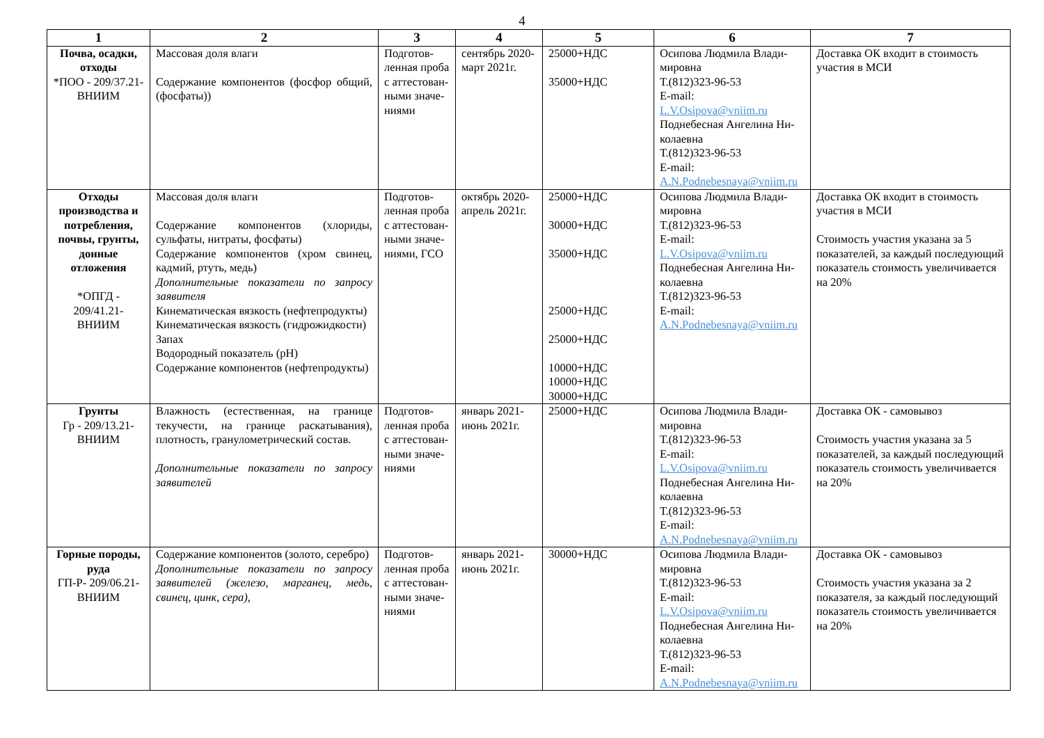4
| 1 | 2 | 3 | 4 | 5 | 6 | 7 |
| --- | --- | --- | --- | --- | --- | --- |
| Почва, осадки, отходы *ПОО - 209/37.21-ВНИИМ | Массовая доля влаги Содержание компонентов (фосфор общий, (фосфаты)) | Подготов-ленная проба с аттестован-ными значе-ниями | сентябрь 2020-март 2021г. | 25000+НДС 35000+НДС | Осипова Людмила Влади-мировна Т.(812)323-96-53 E-mail: L.V.Osipova@vniim.ru Поднебесная Ангелина Ни-колаевна Т.(812)323-96-53 E-mail: A.N.Podnebesnaya@vniim.ru | Доставка ОК входит в стоимость участия в МСИ |
| Отходы производства и потребления, почвы, грунты, донные отложения *ОПГД - 209/41.21-ВНИИМ | Массовая доля влаги Содержание компонентов (хлориды, сульфаты, нитраты, фосфаты) Содержание компонентов (хром свинец, кадмий, ртуть, медь) Дополнительные показатели по запросу заявителя Кинематическая вязкость (нефтепродукты) Кинематическая вязкость (гидрожидкости) Запах Водородный показатель (pH) Содержание компонентов (нефтепродукты) | Подготов-ленная проба с аттестован-ными значе-ниями, ГСО | октябрь 2020-апрель 2021г. | 25000+НДС 30000+НДС 35000+НДС 25000+НДС 25000+НДС 10000+НДС 10000+НДС 30000+НДС | Осипова Людмила Влади-мировна Т.(812)323-96-53 E-mail: L.V.Osipova@vniim.ru Поднебесная Ангелина Ни-колаевна Т.(812)323-96-53 E-mail: A.N.Podnebesnaya@vniim.ru | Доставка ОК входит в стоимость участия в МСИ Стоимость участия указана за 5 показателей, за каждый последующий показатель стоимость увеличивается на 20% |
| Грунты Гр - 209/13.21-ВНИИМ | Влажность (естественная, на границе текучести, на границе раскатывания), плотность, гранулометрический состав. Дополнительные показатели по запросу заявителей | Подготов-ленная проба с аттестован-ными значе-ниями | январь 2021-июнь 2021г. | 25000+НДС | Осипова Людмила Влади-мировна Т.(812)323-96-53 E-mail: L.V.Osipova@vniim.ru Поднебесная Ангелина Ни-колаевна Т.(812)323-96-53 E-mail: A.N.Podnebesnaya@vniim.ru | Доставка ОК - самовывоз Стоимость участия указана за 5 показателей, за каждый последующий показатель стоимость увеличивается на 20% |
| Горные породы, руда ГП-Р- 209/06.21-ВНИИМ | Содержание компонентов (золото, серебро) Дополнительные показатели по запросу заявителей (железо, марганец, медь, свинец, цинк, сера), | Подготов-ленная проба с аттестован-ными значе-ниями | январь 2021-июнь 2021г. | 30000+НДС | Осипова Людмила Влади-мировна Т.(812)323-96-53 E-mail: L.V.Osipova@vniim.ru Поднебесная Ангелина Ни-колаевна Т.(812)323-96-53 E-mail: A.N.Podnebesnaya@vniim.ru | Доставка ОК - самовывоз Стоимость участия указана за 2 показателя, за каждый последующий показатель стоимость увеличивается на 20% |